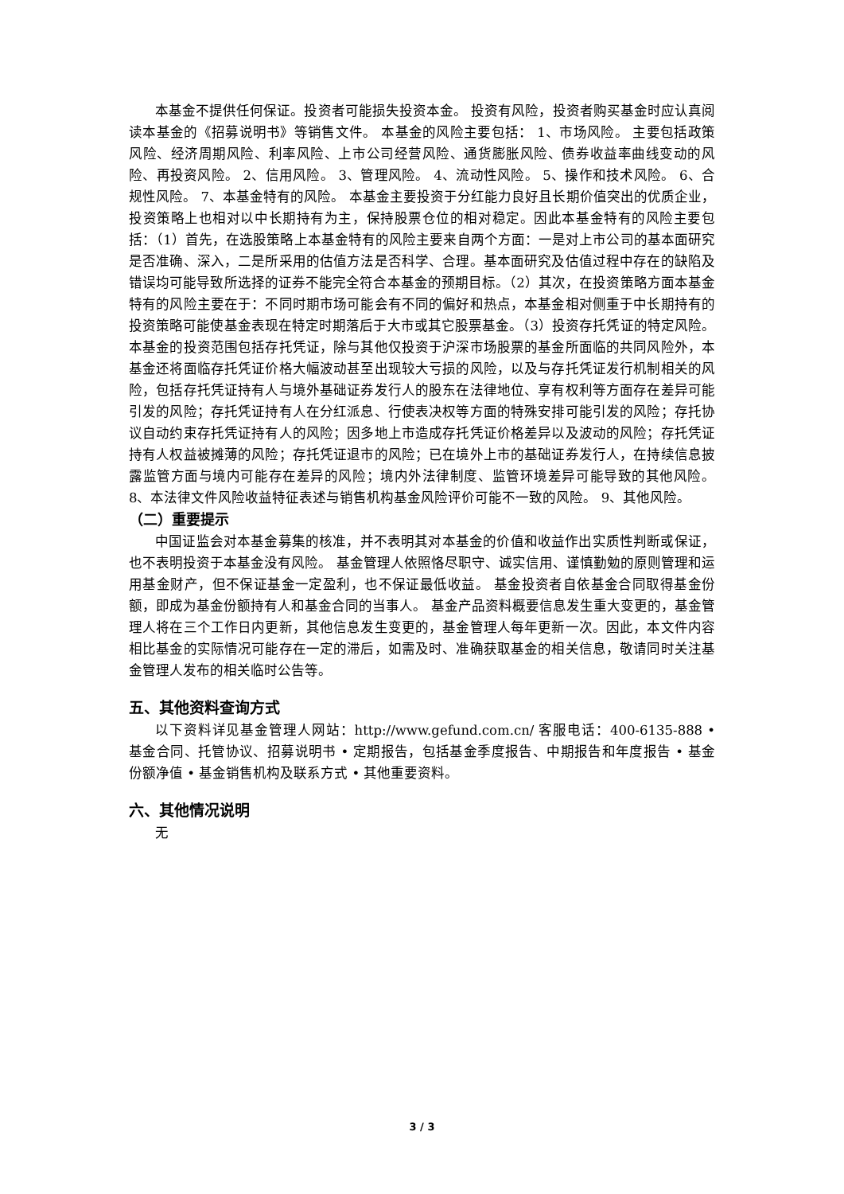本基金不提供任何保证。投资者可能损失投资本金。 投资有风险，投资者购买基金时应认真阅读本基金的《招募说明书》等销售文件。 本基金的风险主要包括： 1、市场风险。 主要包括政策风险、经济周期风险、利率风险、上市公司经营风险、通货膨胀风险、债券收益率曲线变动的风险、再投资风险。 2、信用风险。 3、管理风险。 4、流动性风险。 5、操作和技术风险。 6、合规性风险。 7、本基金特有的风险。 本基金主要投资于分红能力良好且长期价值突出的优质企业，投资策略上也相对以中长期持有为主，保持股票仓位的相对稳定。因此本基金特有的风险主要包括：（1）首先，在选股策略上本基金特有的风险主要来自两个方面：一是对上市公司的基本面研究是否准确、深入，二是所采用的估值方法是否科学、合理。基本面研究及估值过程中存在的缺陷及错误均可能导致所选择的证券不能完全符合本基金的预期目标。（2）其次，在投资策略方面本基金特有的风险主要在于：不同时期市场可能会有不同的偏好和热点，本基金相对侧重于中长期持有的投资策略可能使基金表现在特定时期落后于大市或其它股票基金。（3）投资存托凭证的特定风险。本基金的投资范围包括存托凭证，除与其他仅投资于沪深市场股票的基金所面临的共同风险外，本基金还将面临存托凭证价格大幅波动甚至出现较大亏损的风险，以及与存托凭证发行机制相关的风险，包括存托凭证持有人与境外基础证券发行人的股东在法律地位、享有权利等方面存在差异可能引发的风险；存托凭证持有人在分红派息、行使表决权等方面的特殊安排可能引发的风险；存托协议自动约束存托凭证持有人的风险；因多地上市造成存托凭证价格差异以及波动的风险；存托凭证持有人权益被摊薄的风险；存托凭证退市的风险；已在境外上市的基础证券发行人，在持续信息披露监管方面与境内可能存在差异的风险；境内外法律制度、监管环境差异可能导致的其他风险。 8、本法律文件风险收益特征表述与销售机构基金风险评价可能不一致的风险。 9、其他风险。
（二）重要提示
中国证监会对本基金募集的核准，并不表明其对本基金的价值和收益作出实质性判断或保证，也不表明投资于本基金没有风险。 基金管理人依照恪尽职守、诚实信用、谨慎勤勉的原则管理和运用基金财产，但不保证基金一定盈利，也不保证最低收益。 基金投资者自依基金合同取得基金份额，即成为基金份额持有人和基金合同的当事人。 基金产品资料概要信息发生重大变更的，基金管理人将在三个工作日内更新，其他信息发生变更的，基金管理人每年更新一次。因此，本文件内容相比基金的实际情况可能存在一定的滞后，如需及时、准确获取基金的相关信息，敬请同时关注基金管理人发布的相关临时公告等。
五、其他资料查询方式
以下资料详见基金管理人网站：http://www.gefund.com.cn/ 客服电话：400-6135-888 • 基金合同、托管协议、招募说明书 • 定期报告，包括基金季度报告、中期报告和年度报告 • 基金份额净值 • 基金销售机构及联系方式 • 其他重要资料。
六、其他情况说明
无
3 / 3